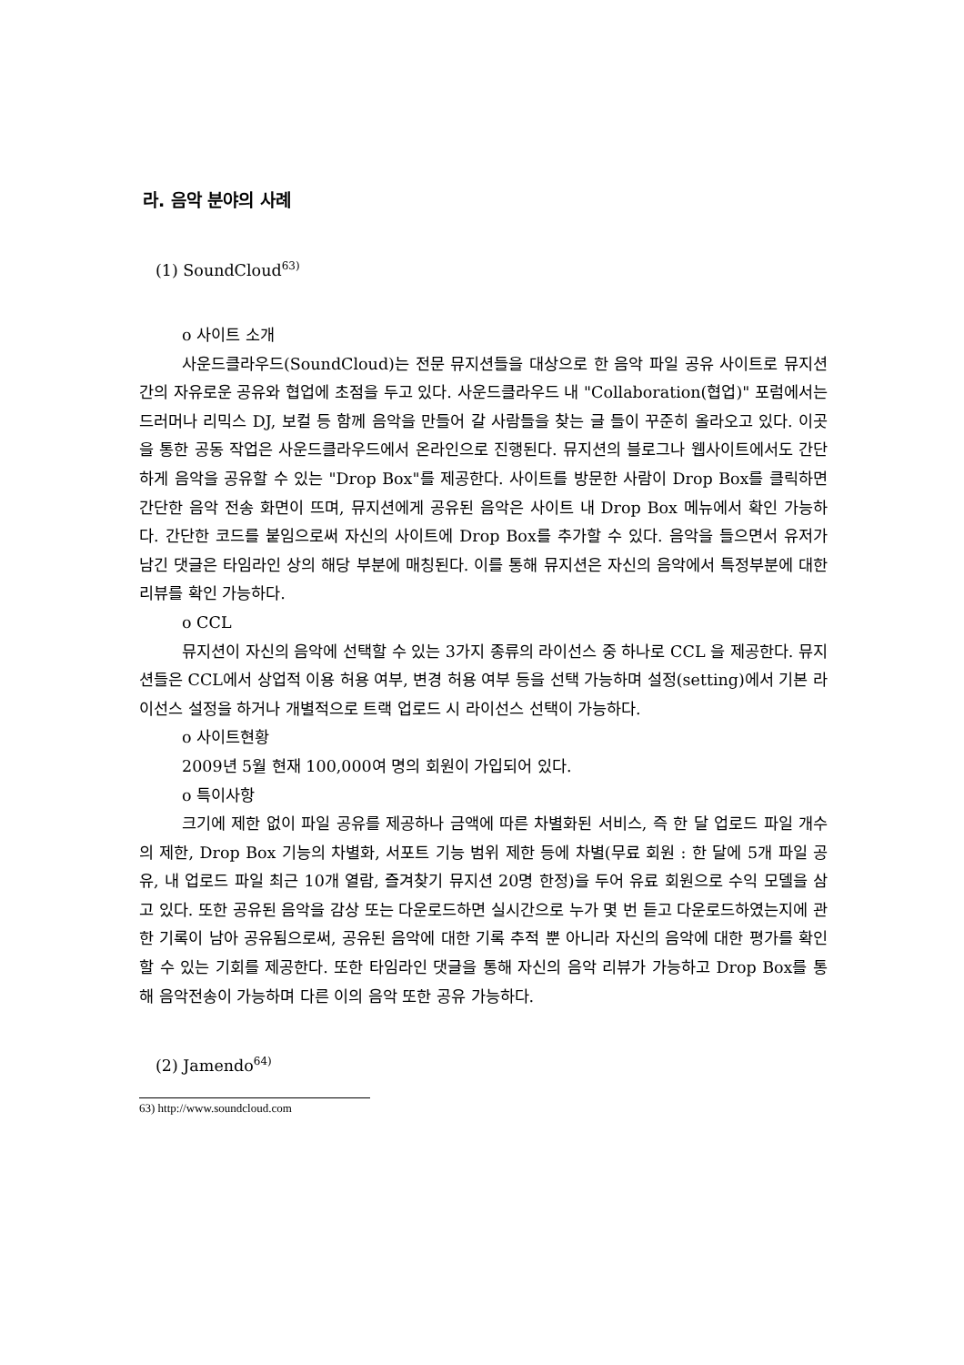라. 음악 분야의 사례
(1) SoundCloud<sup>63)</sup>
o 사이트 소개
사운드클라우드(SoundCloud)는 전문 뮤지션들을 대상으로 한 음악 파일 공유 사이트로 뮤지션 간의 자유로운 공유와 협업에 초점을 두고 있다. 사운드클라우드 내 "Collaboration(협업)" 포럼에서는 드러머나 리믹스 DJ, 보컬 등 함께 음악을 만들어 갈 사람들을 찾는 글 들이 꾸준히 올라오고 있다. 이곳을 통한 공동 작업은 사운드클라우드에서 온라인으로 진행된다. 뮤지션의 블로그나 웹사이트에서도 간단하게 음악을 공유할 수 있는 "Drop Box"를 제공한다. 사이트를 방문한 사람이 Drop Box를 클릭하면 간단한 음악 전송 화면이 뜨며, 뮤지션에게 공유된 음악은 사이트 내 Drop Box 메뉴에서 확인 가능하다. 간단한 코드를 붙임으로써 자신의 사이트에 Drop Box를 추가할 수 있다. 음악을 들으면서 유저가 남긴 댓글은 타임라인 상의 해당 부분에 매칭된다. 이를 통해 뮤지션은 자신의 음악에서 특정부분에 대한 리뷰를 확인 가능하다.
o CCL
뮤지션이 자신의 음악에 선택할 수 있는 3가지 종류의 라이선스 중 하나로 CCL 을 제공한다. 뮤지션들은 CCL에서 상업적 이용 허용 여부, 변경 허용 여부 등을 선택 가능하며 설정(setting)에서 기본 라이선스 설정을 하거나 개별적으로 트랙 업로드 시 라이선스 선택이 가능하다.
o 사이트현황
2009년 5월 현재 100,000여 명의 회원이 가입되어 있다.
o 특이사항
크기에 제한 없이 파일 공유를 제공하나 금액에 따른 차별화된 서비스, 즉 한 달 업로드 파일 개수의 제한, Drop Box 기능의 차별화, 서포트 기능 범위 제한 등에 차별(무료 회원 : 한 달에 5개 파일 공유, 내 업로드 파일 최근 10개 열람, 즐겨찾기 뮤지션 20명 한정)을 두어 유료 회원으로 수익 모델을 삼고 있다. 또한 공유된 음악을 감상 또는 다운로드하면 실시간으로 누가 몇 번 듣고 다운로드하였는지에 관한 기록이 남아 공유됨으로써, 공유된 음악에 대한 기록 추적 뿐 아니라 자신의 음악에 대한 평가를 확인할 수 있는 기회를 제공한다. 또한 타임라인 댓글을 통해 자신의 음악 리뷰가 가능하고 Drop Box를 통해 음악전송이 가능하며 다른 이의 음악 또한 공유 가능하다.
(2) Jamendo<sup>64)</sup>
63) http://www.soundcloud.com